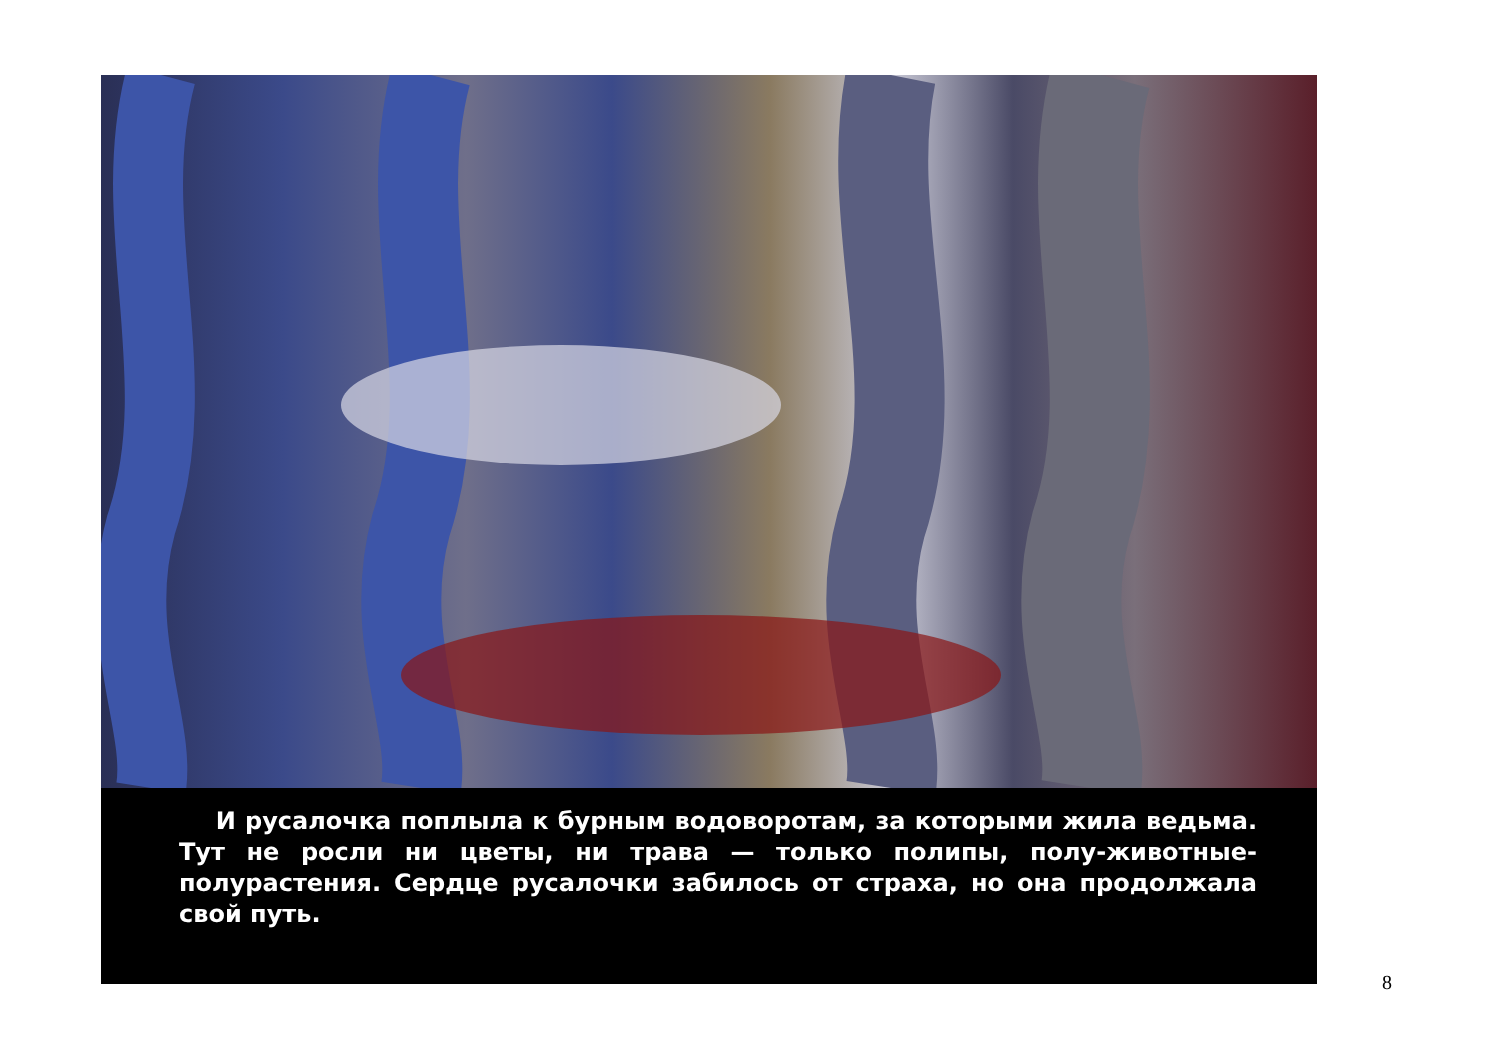И русалочка поплыла к бурным водоворотам, за которыми жила ведьма. Тут не росли ни цветы, ни трава — только полипы, полу-животные-полурастения. Сердце русалочки забилось от страха, но она продолжала свой путь.
8